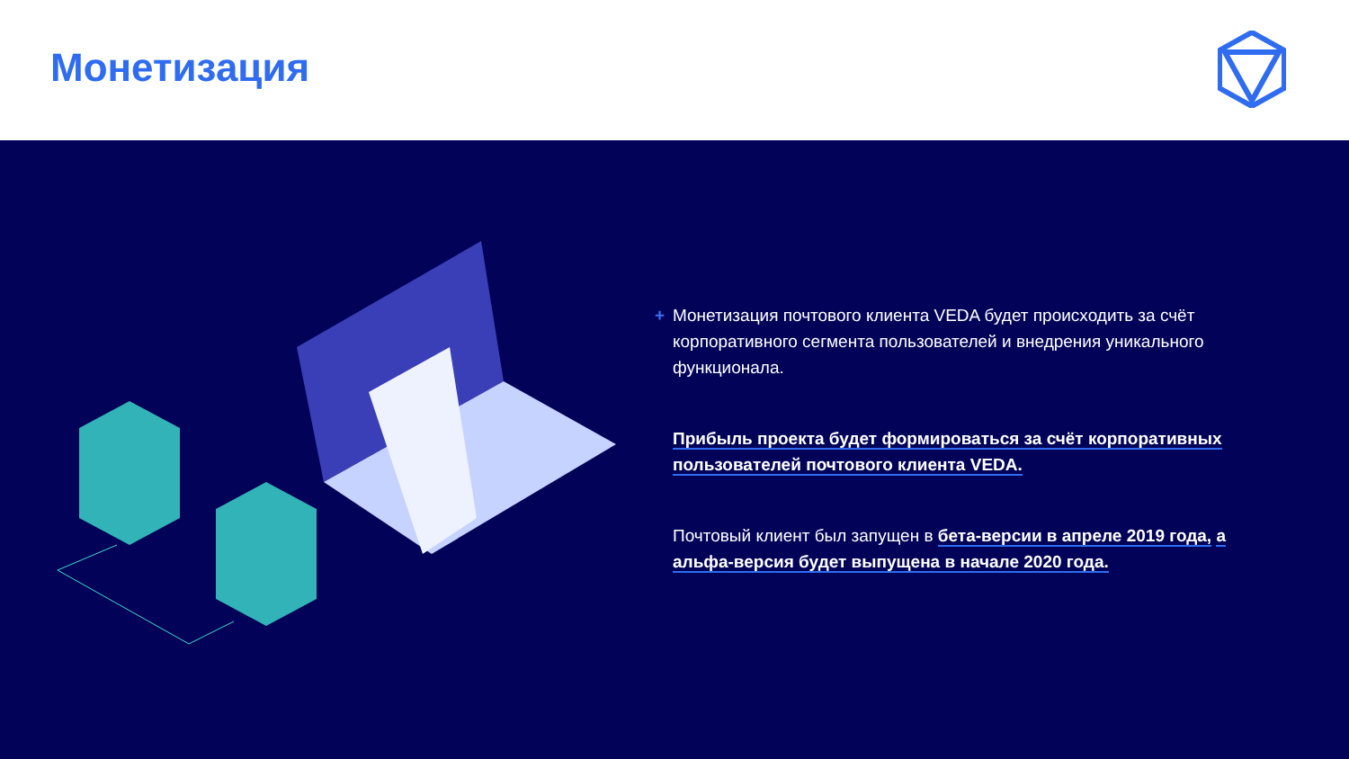Монетизация
+ Монетизация почтового клиента VEDA будет происходить за счёт корпоративного сегмента пользователей и внедрения уникального функционала.
Прибыль проекта будет формироваться за счёт корпоративных пользователей почтового клиента VEDA.
Почтовый клиент был запущен в бета-версии в апреле 2019 года, а альфа-версия будет выпущена в начале 2020 года.